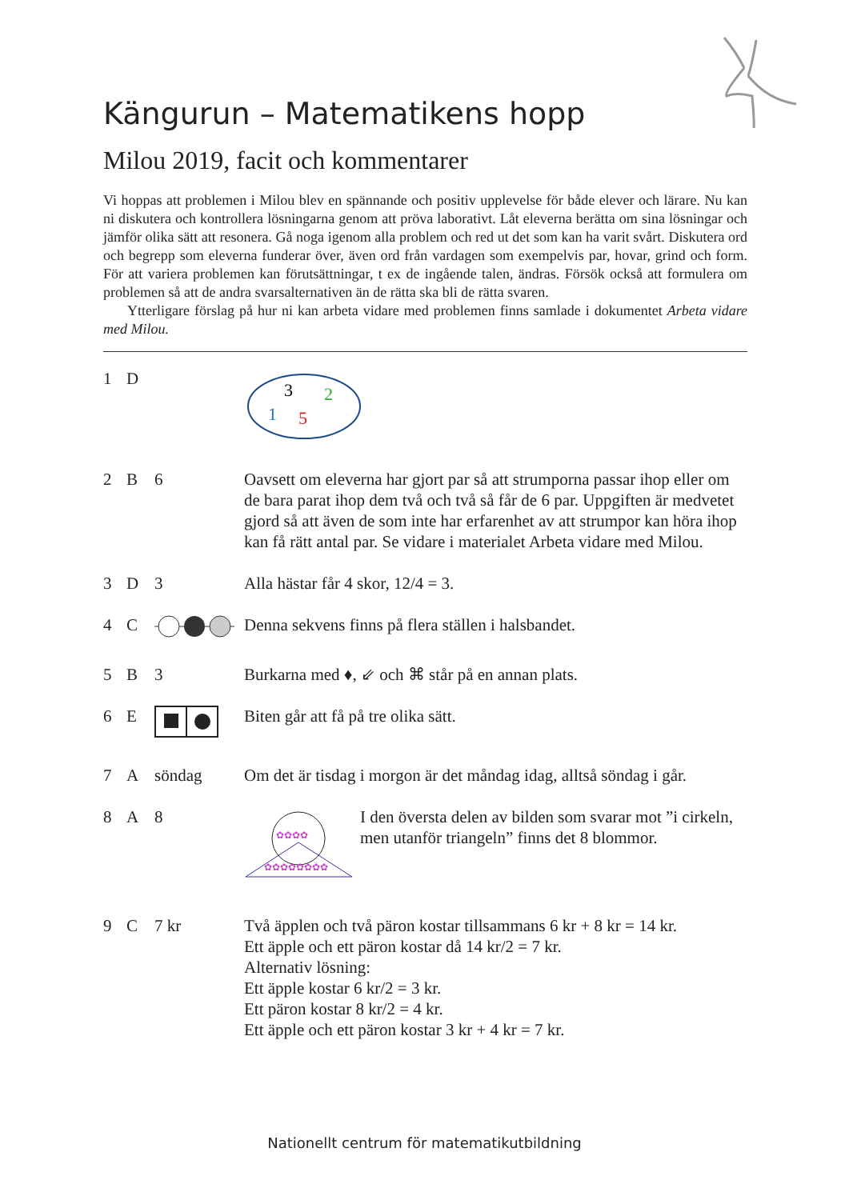Kängurun – Matematikens hopp
Milou 2019, facit och kommentarer
Vi hoppas att problemen i Milou blev en spännande och positiv upplevelse för både elever och lärare. Nu kan ni diskutera och kontrollera lösningarna genom att pröva laborativt. Låt eleverna berätta om sina lösningar och jämför olika sätt att resonera. Gå noga igenom alla problem och red ut det som kan ha varit svårt. Diskutera ord och begrepp som eleverna funderar över, även ord från vardagen som exempelvis par, hovar, grind och form. För att variera problemen kan förutsättningar, t ex de ingående talen, ändras. Försök också att formulera om problemen så att de andra svarsalternativen än de rätta ska bli de rätta svaren.
Ytterligare förslag på hur ni kan arbeta vidare med problemen finns samlade i dokumentet Arbeta vidare med Milou.
1 D
3
2
1
5
2 B 6 Oavsett om eleverna har gjort par så att strumporna passar ihop eller om de bara parat ihop dem två och två så får de 6 par. Uppgiften är medvetet gjord så att även de som inte har erfarenhet av att strumpor kan höra ihop kan få rätt antal par. Se vidare i materialet Arbeta vidare med Milou.
3 D 3 Alla hästar får 4 skor, 12/4 = 3.
4 C Denna sekvens finns på flera ställen i halsbandet.
5 B 3 Burkarna med ♦, ⇙ och ⌘ står på en annan plats.
6 E Biten går att få på tre olika sätt.
7 A söndag Om det är tisdag i morgon är det måndag idag, alltså söndag i går.
8 A 8
✿✿✿✿
✿✿✿✿✿✿✿✿
I den översta delen av bilden som svarar mot ”i cirkeln, men utanför triangeln” finns det 8 blommor.
9 C 7 kr Två äpplen och två päron kostar tillsammans 6 kr + 8 kr = 14 kr.
Ett äpple och ett päron kostar då 14 kr/2 = 7 kr.
Alternativ lösning:
Ett äpple kostar 6 kr/2 = 3 kr.
Ett päron kostar 8 kr/2 = 4 kr.
Ett äpple och ett päron kostar 3 kr + 4 kr = 7 kr.
Nationellt centrum för matematikutbildning